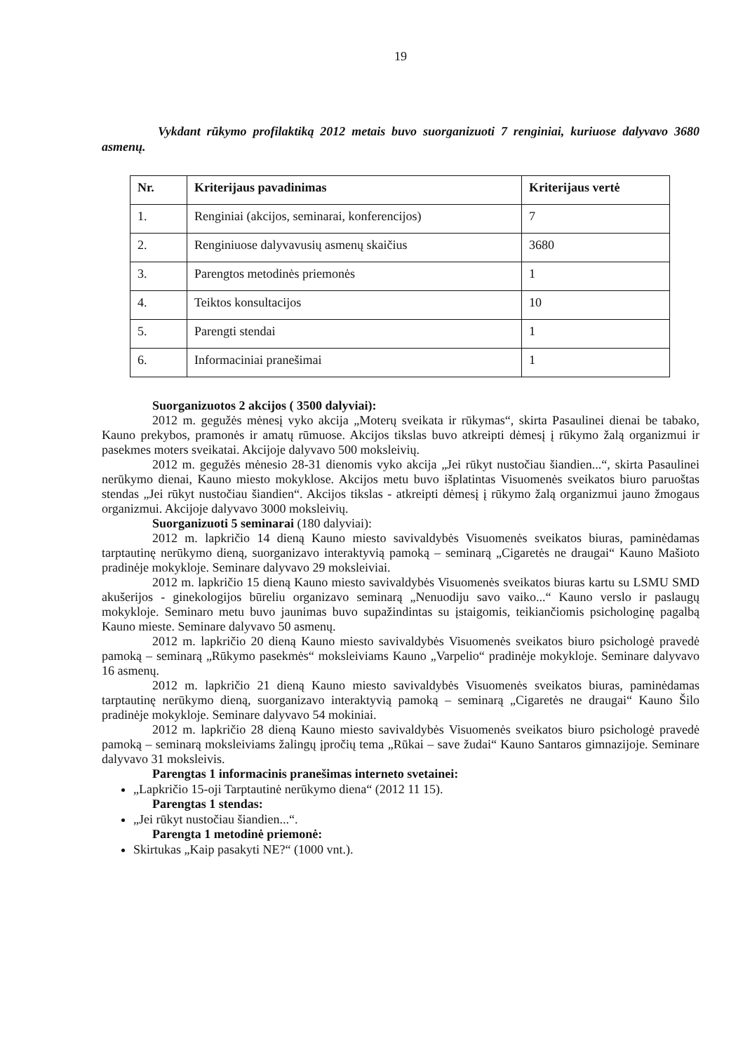19
Vykdant rūkymo profilaktiką 2012 metais buvo suorganizuoti 7 renginiai, kuriuose dalyvavo 3680 asmenų.
| Nr. | Kriterijaus pavadinimas | Kriterijaus vertė |
| --- | --- | --- |
| 1. | Renginiai (akcijos, seminarai, konferencijos) | 7 |
| 2. | Renginiuose dalyvavusių asmenų skaičius | 3680 |
| 3. | Parengtos metodinės priemonės | 1 |
| 4. | Teiktos konsultacijos | 10 |
| 5. | Parengti stendai | 1 |
| 6. | Informaciniai pranešimai | 1 |
Suorganizuotos 2 akcijos ( 3500 dalyviai):
2012 m. gegužės mėnesį vyko akcija „Moterų sveikata ir rūkymas“, skirta Pasaulinei dienai be tabako, Kauno prekybos, pramonės ir amatų rūmuose. Akcijos tikslas buvo atkreipti dėmesį į rūkymo žalą organizmui ir pasekmes moters sveikatai. Akcijoje dalyvavo 500 moksleivių.
2012 m. gegužės mėnesio 28-31 dienomis vyko akcija „Jei rūkyt nustočiau šiandien...“, skirta Pasaulinei nerūkymo dienai, Kauno miesto mokyklose. Akcijos metu buvo išplatintas Visuomenės sveikatos biuro paruoštas stendas „Jei rūkyt nustočiau šiandien“. Akcijos tikslas - atkreipti dėmesį į rūkymo žalą organizmui jauno žmogaus organizmui. Akcijoje dalyvavo 3000 moksleivių.
Suorganizuoti 5 seminarai (180 dalyviai):
2012 m. lapkričio 14 dieną Kauno miesto savivaldybės Visuomenės sveikatos biuras, paminėdamas tarptautinę nerūkymo dieną, suorganizavo interaktyvią pamoką – seminarą „Cigaretės ne draugai“ Kauno Mašioto pradinėje mokykloje. Seminare dalyvavo 29 moksleiviai.
2012 m. lapkričio 15 dieną Kauno miesto savivaldybės Visuomenės sveikatos biuras kartu su LSMU SMD akušerijos - ginekologijos būreliu organizavo seminarą „Nenuodiju savo vaiko...“ Kauno verslo ir paslaugų mokykloje. Seminaro metu buvo jaunimas buvo supažindintas su įstaigomis, teikiančiomis psichologinę pagalbą Kauno mieste. Seminare dalyvavo 50 asmenų.
2012 m. lapkričio 20 dieną Kauno miesto savivaldybės Visuomenės sveikatos biuro psichologė pravedė pamoką – seminarą „Rūkymo pasekmės“ moksleiviams Kauno „Varpelio“ pradinėje mokykloje. Seminare dalyvavo 16 asmenų.
2012 m. lapkričio 21 dieną Kauno miesto savivaldybės Visuomenės sveikatos biuras, paminėdamas tarptautinę nerūkymo dieną, suorganizavo interaktyvią pamoką – seminarą „Cigaretės ne draugai“ Kauno Šilo pradinėje mokykloje. Seminare dalyvavo 54 mokiniai.
2012 m. lapkričio 28 dieną Kauno miesto savivaldybės Visuomenės sveikatos biuro psichologė pravedė pamoką – seminarą moksleiviams žalingų įpročių tema „Rūkai – save žudai“ Kauno Santaros gimnazijoje. Seminare dalyvavo 31 moksleivis.
Parengtas 1 informacinis pranešimas interneto svetainei:
„Lapkričio 15-oji Tarptautinė nerūkymo diena“ (2012 11 15).
Parengtas 1 stendas:
„Jei rūkyt nustočiau šiandien...“.
Parengta 1 metodinė priemonė:
Skirtukas „Kaip pasakyti NE?“ (1000 vnt.).